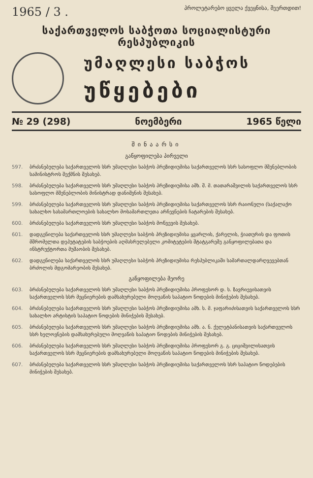1965 / 3 . პროლეტარებო ყველა ქვეყნისა, შეერთდით!
საქართველოს საბჭოთა სოციალისტური რესპუბლიკის
უმაღლესი საბჭოს
უწყებები
№ 29 (298) ნოემბერი 1965 წელი
შინაარსი
განყოფილება პირველი
597. ბრძანებულება საქართველოს სსრ უმაღლესი საბჭოს პრეზიდიუმისა საქართველოს სსრ სასოფლო მშენებლობის სამინისტროს შექმნის შესახებ.
598. ბრძანებულება საქართველოს სსრ უმაღლესი საბჭოს პრეზიდიუმისა ამხ. შ. მ. თათარაშვილის საქართველოს სსრ სასოფლო მშენებლობის მინისტრად დანიშვნის შესახებ.
599. ბრძანებულება საქართველოს სსრ უმაღლესი საბჭოს პრეზიდიუმისა საქართველოს სსრ რაიონული (საქალაქო სახალხო სასამართლოების სახალხო მოსამართლეთა არჩევნების ჩატარების შესახებ.
600. ბრძანებულება საქართველოს სსრ უმაღლესი საბჭოს მოწვევის შესახებ.
601. დადგენილება საქართველოს სსრ უმაღლესი საბჭოს პრეზიდიუმისა ყვარლის, ქარელის, ჭიათურის და ფოთის მშრომელთა დეპუტატების საბჭოების აღმასრულებელი კომიტეტების შტატგარეშე განყოფილებათა და ინსტრუქტორთა მუშაობის შესახებ.
602. დადგენილება საქართველოს სსრ უმაღლესი საბჭოს პრეზიდიუმისა რესპუბლიკაში სამართალდარღვევებთან ბრძოლის მდგომარეობის შესახებ.
განყოფილება მეორე
603. ბრძანებულება საქართველოს სსრ უმაღლესი საბჭოს პრეზიდიუმისა პროფესორ დ. ს. ზავრიევისათვის საქართველოს სსრ მეცნიერების დამსახურებული მოღვაწის საპატიო წოდების მინიჭების შესახებ.
604. ბრძანებულება საქართველოს სსრ უმაღლესი საბჭოს პრეზიდიუმისა ამხ. ს. მ. ჯაფარიძისათვის საქართველოს სსრ სახალხო არტისტის საპატიო წოდების მინიჭების შესახებ.
605. ბრძანებულება საქართველოს სსრ უმაღლესი საბჭოს პრეზიდიუმისა ამხ. ა. ნ. ქელეტბანისათვის საქართველოს სსრ ხელოვნების დამსახურებული მოღვაწის საპატიო წოდების მინიჭების შესახებ.
606. ბრძანებულება საქართველოს სსრ უმაღლესი საბჭოს პრეზიდიუმისა პროფესორ გ. გ. ციციშვილისათვის საქართველოს სსრ მეცნიერების დამსახურებული მოღვაწის საპატიო წოდების მინიჭების შესახებ.
607. ბრძანებულება საქართველოს სსრ უმაღლესი საბჭოს პრეზიდიუმისა საქართველოს სსრ საპატიო წოდებების მინიჭების შესახებ.